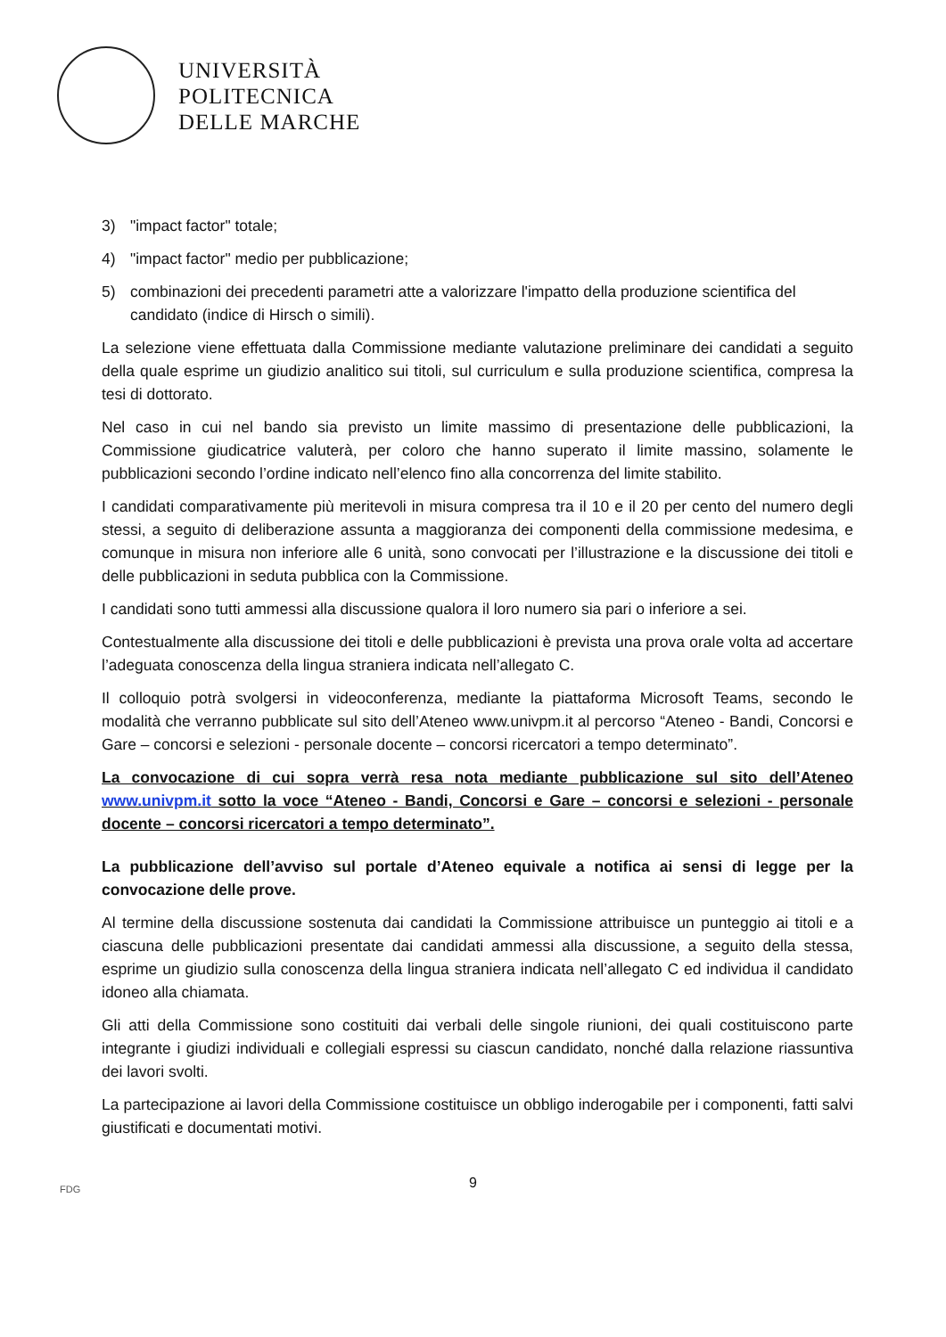UNIVERSITÀ
POLITECNICA
DELLE MARCHE
3) "impact factor" totale;
4) "impact factor" medio per pubblicazione;
5) combinazioni dei precedenti parametri atte a valorizzare l'impatto della produzione scientifica del candidato (indice di Hirsch o simili).
La selezione viene effettuata dalla Commissione mediante valutazione preliminare dei candidati a seguito della quale esprime un giudizio analitico sui titoli, sul curriculum e sulla produzione scientifica, compresa la tesi di dottorato.
Nel caso in cui nel bando sia previsto un limite massimo di presentazione delle pubblicazioni, la Commissione giudicatrice valuterà, per coloro che hanno superato il limite massino, solamente le pubblicazioni secondo l’ordine indicato nell’elenco fino alla concorrenza del limite stabilito.
I candidati comparativamente più meritevoli in misura compresa tra il 10 e il 20 per cento del numero degli stessi, a seguito di deliberazione assunta a maggioranza dei componenti della commissione medesima, e comunque in misura non inferiore alle 6 unità, sono convocati per l’illustrazione e la discussione dei titoli e delle pubblicazioni in seduta pubblica con la Commissione.
I candidati sono tutti ammessi alla discussione qualora il loro numero sia pari o inferiore a sei.
Contestualmente alla discussione dei titoli e delle pubblicazioni è prevista una prova orale volta ad accertare l’adeguata conoscenza della lingua straniera indicata nell’allegato C.
Il colloquio potrà svolgersi in videoconferenza, mediante la piattaforma Microsoft Teams, secondo le modalità che verranno pubblicate sul sito dell’Ateneo www.univpm.it al percorso “Ateneo - Bandi, Concorsi e Gare – concorsi e selezioni - personale docente – concorsi ricercatori a tempo determinato”.
La convocazione di cui sopra verrà resa nota mediante pubblicazione sul sito dell’Ateneo www.univpm.it sotto la voce “Ateneo - Bandi, Concorsi e Gare – concorsi e selezioni - personale docente – concorsi ricercatori a tempo determinato”.
La pubblicazione dell’avviso sul portale d’Ateneo equivale a notifica ai sensi di legge per la convocazione delle prove.
Al termine della discussione sostenuta dai candidati la Commissione attribuisce un punteggio ai titoli e a ciascuna delle pubblicazioni presentate dai candidati ammessi alla discussione, a seguito della stessa, esprime un giudizio sulla conoscenza della lingua straniera indicata nell’allegato C ed individua il candidato idoneo alla chiamata.
Gli atti della Commissione sono costituiti dai verbali delle singole riunioni, dei quali costituiscono parte integrante i giudizi individuali e collegiali espressi su ciascun candidato, nonché dalla relazione riassuntiva dei lavori svolti.
La partecipazione ai lavori della Commissione costituisce un obbligo inderogabile per i componenti, fatti salvi giustificati e documentati motivi.
FDG
9